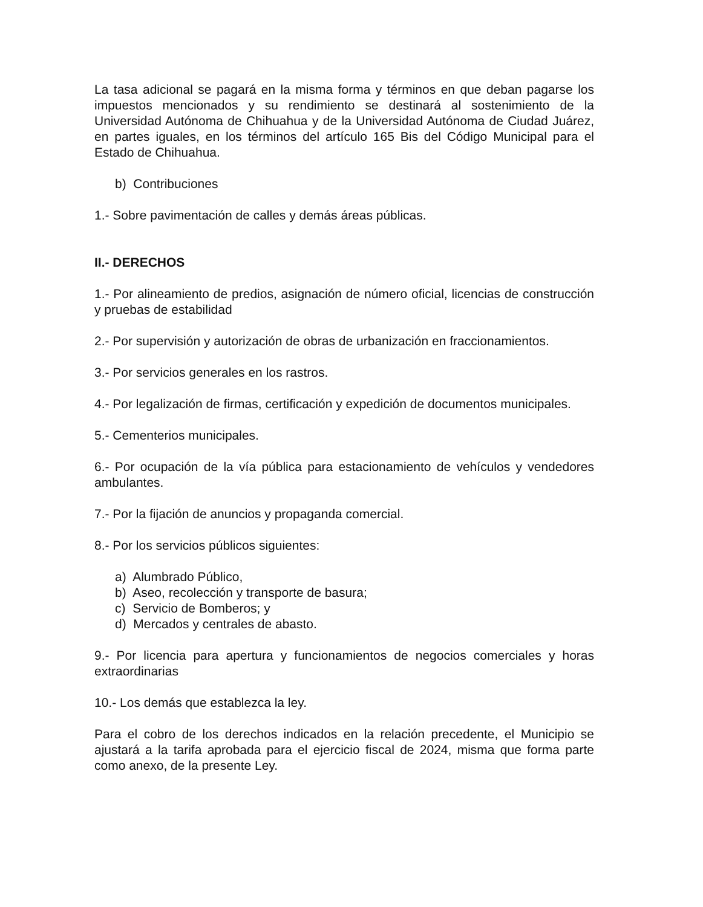La tasa adicional se pagará en la misma forma y términos en que deban pagarse los impuestos mencionados y su rendimiento se destinará al sostenimiento de la Universidad Autónoma de Chihuahua y de la Universidad Autónoma de Ciudad Juárez, en partes iguales, en los términos del artículo 165 Bis del Código Municipal para el Estado de Chihuahua.
b) Contribuciones
1.- Sobre pavimentación de calles y demás áreas públicas.
II.- DERECHOS
1.- Por alineamiento de predios, asignación de número oficial, licencias de construcción y pruebas de estabilidad
2.- Por supervisión y autorización de obras de urbanización en fraccionamientos.
3.- Por servicios generales en los rastros.
4.- Por legalización de firmas, certificación y expedición de documentos municipales.
5.- Cementerios municipales.
6.- Por ocupación de la vía pública para estacionamiento de vehículos y vendedores ambulantes.
7.- Por la fijación de anuncios y propaganda comercial.
8.- Por los servicios públicos siguientes:
a) Alumbrado Público,
b) Aseo, recolección y transporte de basura;
c) Servicio de Bomberos; y
d) Mercados y centrales de abasto.
9.- Por licencia para apertura y funcionamientos de negocios comerciales y horas extraordinarias
10.- Los demás que establezca la ley.
Para el cobro de los derechos indicados en la relación precedente, el Municipio se ajustará a la tarifa aprobada para el ejercicio fiscal de 2024, misma que forma parte como anexo, de la presente Ley.